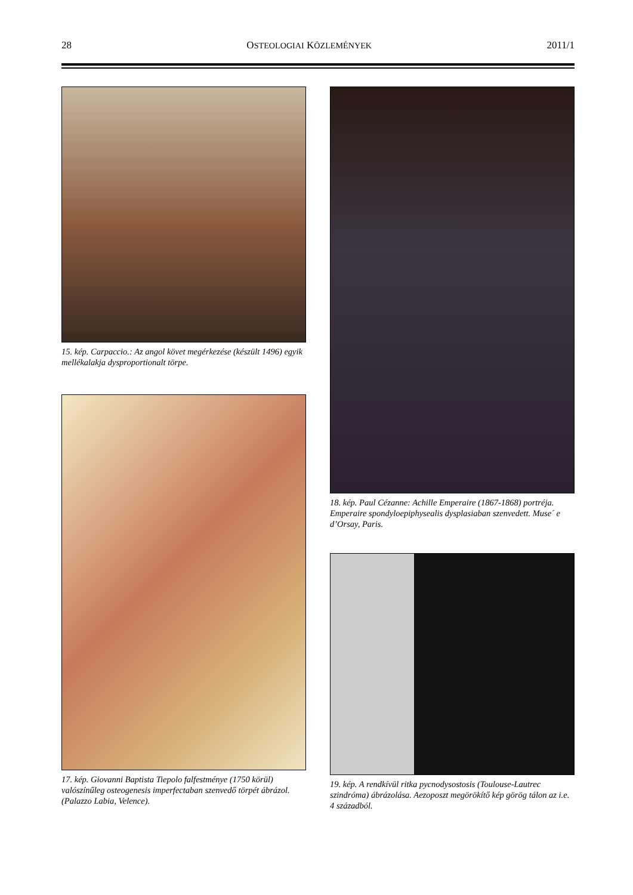28 OSTEOLOGIAI KÖZLEMÉNYEK 2011/1
15. kép. Carpaccio.: Az angol követ megérkezése (készült 1496) egyik mellékalakja dysproportionalt törpe.
17. kép. Giovanni Baptista Tiepolo falfestménye (1750 körül) valószínűleg osteogenesis imperfectaban szenvedő törpét ábrázol. (Palazzo Labia, Velence).
18. kép. Paul Cézanne: Achille Emperaire (1867-1868) portréja. Emperaire spondyloepiphysealis dysplasiaban szenvedett. Muse´ e d’Orsay, Paris.
19. kép. A rendkívül ritka pycnodysostosis (Toulouse-Lautrec szindróma) ábrázolása. Aezoposzt megörökítő kép görög tálon az i.e. 4 századból.